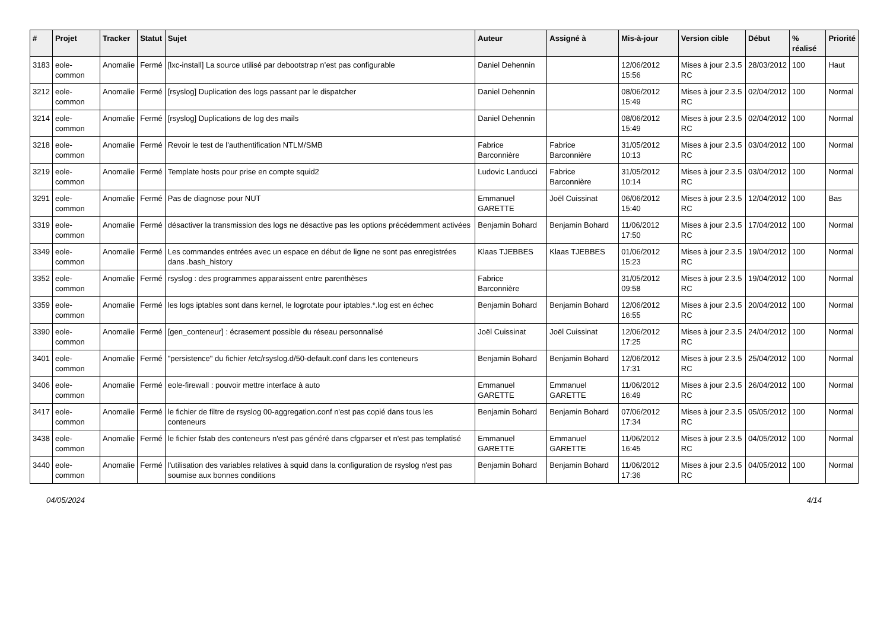| # | Projet | Tracker | Statut | Sujet | Auteur | Assigné à | Mis-à-jour | Version cible | Début | % réalisé | Priorité |
| --- | --- | --- | --- | --- | --- | --- | --- | --- | --- | --- | --- |
| 3183 | eole-common | Anomalie | Fermé | [lxc-install] La source utilisé par debootstrap n’est pas configurable | Daniel Dehennin | | 12/06/2012 15:56 | Mises à jour 2.3.5 RC | 28/03/2012 | 100 | Haut |
| 3212 | eole-common | Anomalie | Fermé | [rsyslog] Duplication des logs passant par le dispatcher | Daniel Dehennin | | 08/06/2012 15:49 | Mises à jour 2.3.5 RC | 02/04/2012 | 100 | Normal |
| 3214 | eole-common | Anomalie | Fermé | [rsyslog] Duplications de log des mails | Daniel Dehennin | | 08/06/2012 15:49 | Mises à jour 2.3.5 RC | 02/04/2012 | 100 | Normal |
| 3218 | eole-common | Anomalie | Fermé | Revoir le test de l'authentification NTLM/SMB | Fabrice Barconnière | Fabrice Barconnière | 31/05/2012 10:13 | Mises à jour 2.3.5 RC | 03/04/2012 | 100 | Normal |
| 3219 | eole-common | Anomalie | Fermé | Template hosts pour prise en compte squid2 | Ludovic Landucci | Fabrice Barconnière | 31/05/2012 10:14 | Mises à jour 2.3.5 RC | 03/04/2012 | 100 | Normal |
| 3291 | eole-common | Anomalie | Fermé | Pas de diagnose pour NUT | Emmanuel GARETTE | Joël Cuissinat | 06/06/2012 15:40 | Mises à jour 2.3.5 RC | 12/04/2012 | 100 | Bas |
| 3319 | eole-common | Anomalie | Fermé | désactiver la transmission des logs ne désactive pas les options précédemment activées | Benjamin Bohard | Benjamin Bohard | 11/06/2012 17:50 | Mises à jour 2.3.5 RC | 17/04/2012 | 100 | Normal |
| 3349 | eole-common | Anomalie | Fermé | Les commandes entrées avec un espace en début de ligne ne sont pas enregistrées dans .bash_history | Klaas TJEBBES | Klaas TJEBBES | 01/06/2012 15:23 | Mises à jour 2.3.5 RC | 19/04/2012 | 100 | Normal |
| 3352 | eole-common | Anomalie | Fermé | rsyslog : des programmes apparaissent entre parenthèses | Fabrice Barconnière | | 31/05/2012 09:58 | Mises à jour 2.3.5 RC | 19/04/2012 | 100 | Normal |
| 3359 | eole-common | Anomalie | Fermé | les logs iptables sont dans kernel, le logrotate pour iptables.*.log est en échec | Benjamin Bohard | Benjamin Bohard | 12/06/2012 16:55 | Mises à jour 2.3.5 RC | 20/04/2012 | 100 | Normal |
| 3390 | eole-common | Anomalie | Fermé | [gen_conteneur] : écrasement possible du réseau personnalisé | Joël Cuissinat | Joël Cuissinat | 12/06/2012 17:25 | Mises à jour 2.3.5 RC | 24/04/2012 | 100 | Normal |
| 3401 | eole-common | Anomalie | Fermé | "persistence" du fichier /etc/rsyslog.d/50-default.conf dans les conteneurs | Benjamin Bohard | Benjamin Bohard | 12/06/2012 17:31 | Mises à jour 2.3.5 RC | 25/04/2012 | 100 | Normal |
| 3406 | eole-common | Anomalie | Fermé | eole-firewall : pouvoir mettre interface à auto | Emmanuel GARETTE | Emmanuel GARETTE | 11/06/2012 16:49 | Mises à jour 2.3.5 RC | 26/04/2012 | 100 | Normal |
| 3417 | eole-common | Anomalie | Fermé | le fichier de filtre de rsyslog 00-aggregation.conf n'est pas copié dans tous les conteneurs | Benjamin Bohard | Benjamin Bohard | 07/06/2012 17:34 | Mises à jour 2.3.5 RC | 05/05/2012 | 100 | Normal |
| 3438 | eole-common | Anomalie | Fermé | le fichier fstab des conteneurs n'est pas généré dans cfgparser et n'est pas templatisé | Emmanuel GARETTE | Emmanuel GARETTE | 11/06/2012 16:45 | Mises à jour 2.3.5 RC | 04/05/2012 | 100 | Normal |
| 3440 | eole-common | Anomalie | Fermé | l'utilisation des variables relatives à squid dans la configuration de rsyslog n'est pas soumise aux bonnes conditions | Benjamin Bohard | Benjamin Bohard | 11/06/2012 17:36 | Mises à jour 2.3.5 RC | 04/05/2012 | 100 | Normal |
04/05/2024 4/14